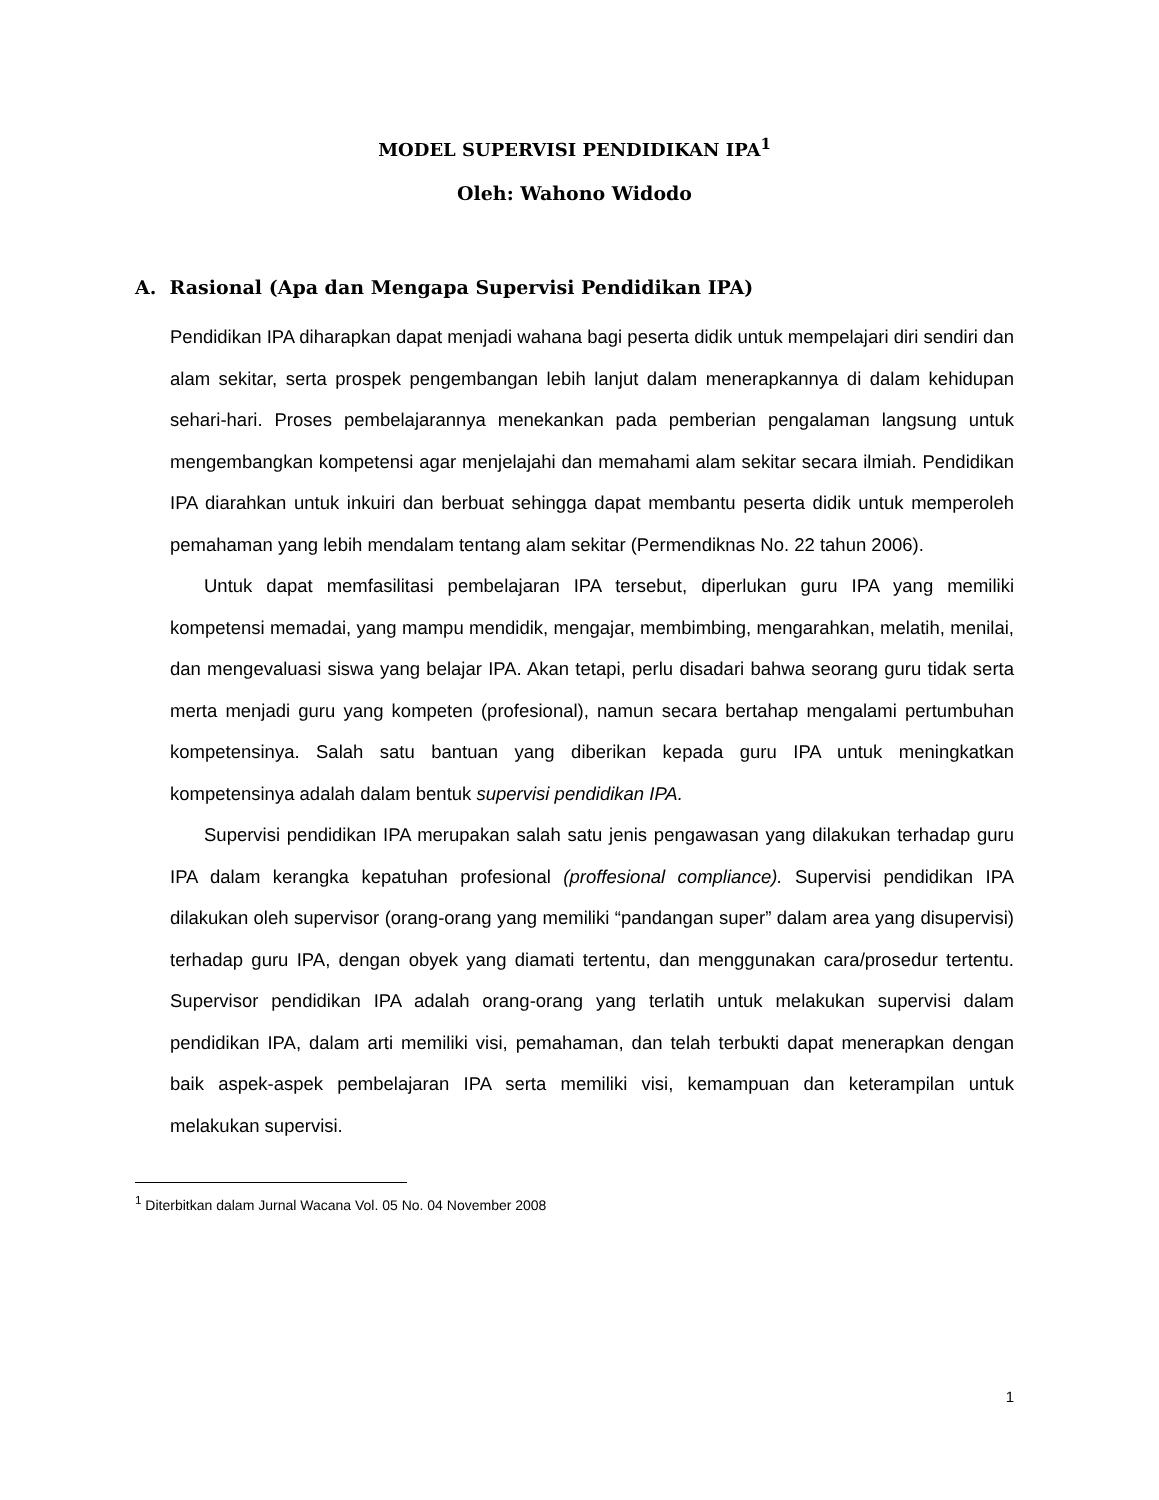MODEL SUPERVISI PENDIDIKAN IPA<sup>1</sup>
Oleh: Wahono Widodo
A. Rasional (Apa dan Mengapa Supervisi Pendidikan IPA)
Pendidikan IPA diharapkan dapat menjadi wahana bagi peserta didik untuk mempelajari diri sendiri dan alam sekitar, serta prospek pengembangan lebih lanjut dalam menerapkannya di dalam kehidupan sehari-hari. Proses pembelajarannya menekankan pada pemberian pengalaman langsung untuk mengembangkan kompetensi agar menjelajahi dan memahami alam sekitar secara ilmiah. Pendidikan IPA diarahkan untuk inkuiri dan berbuat sehingga dapat membantu peserta didik untuk memperoleh pemahaman yang lebih mendalam tentang alam sekitar (Permendiknas No. 22 tahun 2006).
Untuk dapat memfasilitasi pembelajaran IPA tersebut, diperlukan guru IPA yang memiliki kompetensi memadai, yang mampu mendidik, mengajar, membimbing, mengarahkan, melatih, menilai, dan mengevaluasi siswa yang belajar IPA. Akan tetapi, perlu disadari bahwa seorang guru tidak serta merta menjadi guru yang kompeten (profesional), namun secara bertahap mengalami pertumbuhan kompetensinya. Salah satu bantuan yang diberikan kepada guru IPA untuk meningkatkan kompetensinya adalah dalam bentuk supervisi pendidikan IPA.
Supervisi pendidikan IPA merupakan salah satu jenis pengawasan yang dilakukan terhadap guru IPA dalam kerangka kepatuhan profesional (proffesional compliance). Supervisi pendidikan IPA dilakukan oleh supervisor (orang-orang yang memiliki “pandangan super” dalam area yang disupervisi) terhadap guru IPA, dengan obyek yang diamati tertentu, dan menggunakan cara/prosedur tertentu. Supervisor pendidikan IPA adalah orang-orang yang terlatih untuk melakukan supervisi dalam pendidikan IPA, dalam arti memiliki visi, pemahaman, dan telah terbukti dapat menerapkan dengan baik aspek-aspek pembelajaran IPA serta memiliki visi, kemampuan dan keterampilan untuk melakukan supervisi.
<sup>1</sup> Diterbitkan dalam Jurnal Wacana Vol. 05 No. 04 November 2008
1